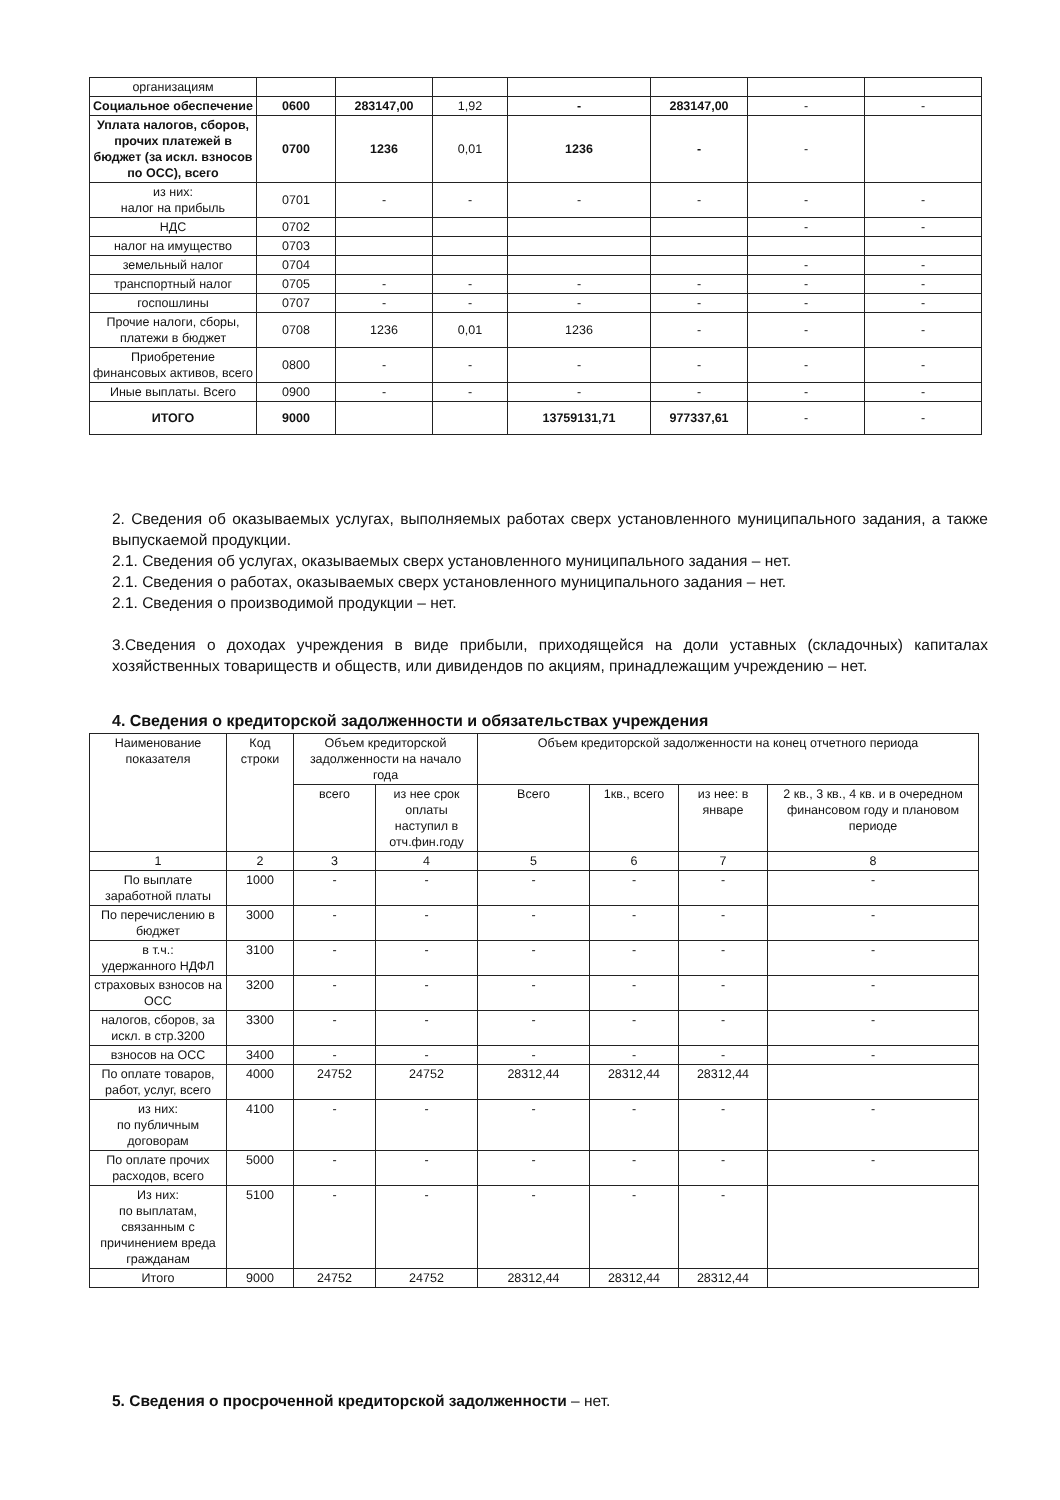| организациям | | | | | | | |
| Социальное обеспечение | 0600 | 283147,00 | 1,92 | - | 283147,00 | - | - |
| Уплата налогов, сборов, прочих платежей в бюджет (за искл. взносов по ОСС), всего | 0700 | 1236 | 0,01 | 1236 | - | - | |
| из них: налог на прибыль | 0701 | - | - | - | - | - | - |
| НДС | 0702 | | | | | - | - |
| налог на имущество | 0703 | | | | | | |
| земельный налог | 0704 | | | | | - | - |
| транспортный налог | 0705 | - | - | - | - | - | - |
| госпошлины | 0707 | - | - | - | - | - | - |
| Прочие налоги, сборы, платежи в бюджет | 0708 | 1236 | 0,01 | 1236 | - | - | - |
| Приобретение финансовых активов, всего | 0800 | - | - | - | - | - | - |
| Иные выплаты. Всего | 0900 | - | - | - | - | - | - |
| ИТОГО | 9000 | | | 13759131,71 | 977337,61 | - | - |
2. Сведения об оказываемых услугах, выполняемых работах сверх установленного муниципального задания, а также выпускаемой продукции.
2.1. Сведения об услугах, оказываемых сверх установленного муниципального задания – нет.
2.1. Сведения о работах, оказываемых сверх установленного муниципального задания – нет.
2.1. Сведения о производимой продукции – нет.
3.Сведения о доходах учреждения в виде прибыли, приходящейся на доли уставных (складочных) капиталах хозяйственных товариществ и обществ, или дивидендов по акциям, принадлежащим учреждению – нет.
4. Сведения о кредиторской задолженности и обязательствах учреждения
| Наименование показателя | Код строки | Объем кредиторской задолженности на начало года | | Объем кредиторской задолженности на конец отчетного периода | | | |
| --- | --- | --- | --- | --- | --- | --- | --- |
| | | всего | из нее срок оплаты наступил в отч.фин.году | Всего | 1кв., всего | из нее: в январе | 2 кв., 3 кв., 4 кв. и в очередном финансовом году и плановом периоде |
| 1 | 2 | 3 | 4 | 5 | 6 | 7 | 8 |
| По выплате заработной платы | 1000 | - | - | - | - | - | - |
| По перечислению в бюджет | 3000 | - | - | - | - | - | - |
| в т.ч.: удержанного НДФЛ | 3100 | - | - | - | - | - | - |
| страховых взносов на ОСС | 3200 | - | - | - | - | - | - |
| налогов, сборов, за искл. в стр.3200 | 3300 | - | - | - | - | - | - |
| взносов на ОСС | 3400 | - | - | - | - | - | - |
| По оплате товаров, работ, услуг, всего | 4000 | 24752 | 24752 | 28312,44 | 28312,44 | 28312,44 | |
| из них: по публичным договорам | 4100 | - | - | - | - | - | - |
| По оплате прочих расходов, всего | 5000 | - | - | - | - | - | - |
| Из них: по выплатам, связанным с причинением вреда гражданам | 5100 | - | - | - | - | - | |
| Итого | 9000 | 24752 | 24752 | 28312,44 | 28312,44 | 28312,44 | |
5. Сведения о просроченной кредиторской задолженности – нет.